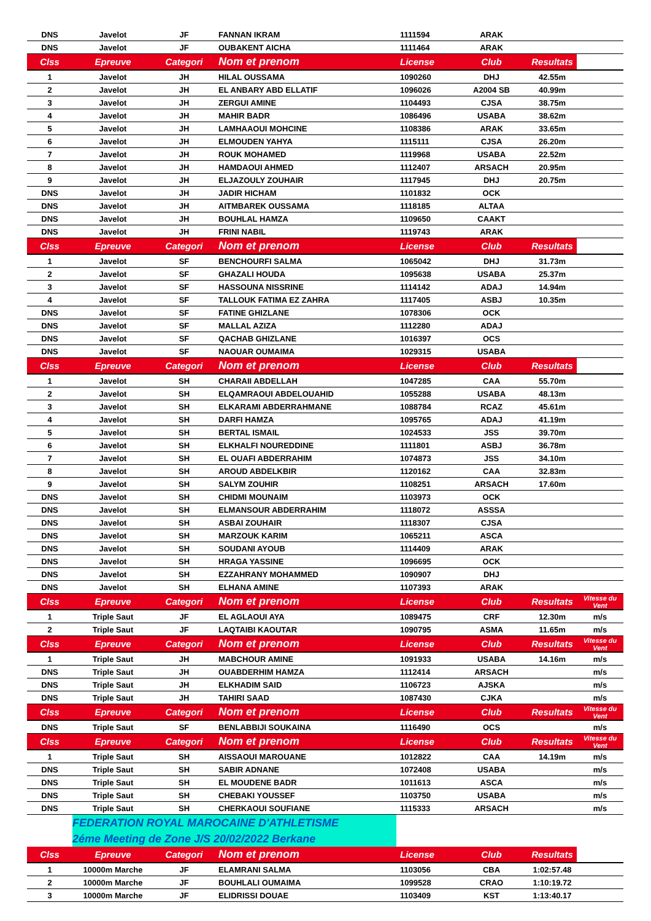| DNS | Javelot | JF | FANNAN IKRAM | 1111594 | ARAK | | |
| DNS | Javelot | JF | OUBAKENT AICHA | 1111464 | ARAK | | |
| Clss | Epreuve | Categori | Nom et prenom | License | Club | Resultats | |
| 1 | Javelot | JH | HILAL OUSSAMA | 1090260 | DHJ | 42.55m | |
| 2 | Javelot | JH | EL ANBARY ABD ELLATIF | 1096026 | A2004 SB | 40.99m | |
| 3 | Javelot | JH | ZERGUI AMINE | 1104493 | CJSA | 38.75m | |
| 4 | Javelot | JH | MAHIR BADR | 1086496 | USABA | 38.62m | |
| 5 | Javelot | JH | LAMHAAOUI MOHCINE | 1108386 | ARAK | 33.65m | |
| 6 | Javelot | JH | ELMOUDEN YAHYA | 1115111 | CJSA | 26.20m | |
| 7 | Javelot | JH | ROUK MOHAMED | 1119968 | USABA | 22.52m | |
| 8 | Javelot | JH | HAMDAOUI AHMED | 1112407 | ARSACH | 20.95m | |
| 9 | Javelot | JH | ELJAZOULY ZOUHAIR | 1117945 | DHJ | 20.75m | |
| DNS | Javelot | JH | JADIR HICHAM | 1101832 | OCK | | |
| DNS | Javelot | JH | AITMBAREK OUSSAMA | 1118185 | ALTAA | | |
| DNS | Javelot | JH | BOUHLAL HAMZA | 1109650 | CAAKT | | |
| DNS | Javelot | JH | FRINI NABIL | 1119743 | ARAK | | |
| Clss | Epreuve | Categori | Nom et prenom | License | Club | Resultats | |
| 1 | Javelot | SF | BENCHOURFI SALMA | 1065042 | DHJ | 31.73m | |
| 2 | Javelot | SF | GHAZALI HOUDA | 1095638 | USABA | 25.37m | |
| 3 | Javelot | SF | HASSOUNA NISSRINE | 1114142 | ADAJ | 14.94m | |
| 4 | Javelot | SF | TALLOUK FATIMA EZ ZAHRA | 1117405 | ASBJ | 10.35m | |
| DNS | Javelot | SF | FATINE GHIZLANE | 1078306 | OCK | | |
| DNS | Javelot | SF | MALLAL AZIZA | 1112280 | ADAJ | | |
| DNS | Javelot | SF | QACHAB GHIZLANE | 1016397 | OCS | | |
| DNS | Javelot | SF | NAOUAR OUMAIMA | 1029315 | USABA | | |
| Clss | Epreuve | Categori | Nom et prenom | License | Club | Resultats | |
| 1 | Javelot | SH | CHARAII ABDELLAH | 1047285 | CAA | 55.70m | |
| 2 | Javelot | SH | ELQAMRAOUI ABDELOUAHID | 1055288 | USABA | 48.13m | |
| 3 | Javelot | SH | ELKARAMI ABDERRAHMANE | 1088784 | RCAZ | 45.61m | |
| 4 | Javelot | SH | DARFI HAMZA | 1095765 | ADAJ | 41.19m | |
| 5 | Javelot | SH | BERTAL ISMAIL | 1024533 | JSS | 39.70m | |
| 6 | Javelot | SH | ELKHALFI NOUREDDINE | 1111801 | ASBJ | 36.78m | |
| 7 | Javelot | SH | EL OUAFI ABDERRAHIM | 1074873 | JSS | 34.10m | |
| 8 | Javelot | SH | AROUD ABDELKBIR | 1120162 | CAA | 32.83m | |
| 9 | Javelot | SH | SALYM ZOUHIR | 1108251 | ARSACH | 17.60m | |
| DNS | Javelot | SH | CHIDMI MOUNAIM | 1103973 | OCK | | |
| DNS | Javelot | SH | ELMANSOUR ABDERRAHIM | 1118072 | ASSSA | | |
| DNS | Javelot | SH | ASBAI ZOUHAIR | 1118307 | CJSA | | |
| DNS | Javelot | SH | MARZOUK KARIM | 1065211 | ASCA | | |
| DNS | Javelot | SH | SOUDANI AYOUB | 1114409 | ARAK | | |
| DNS | Javelot | SH | HRAGA YASSINE | 1096695 | OCK | | |
| DNS | Javelot | SH | EZZAHRANY MOHAMMED | 1090907 | DHJ | | |
| DNS | Javelot | SH | ELHANA AMINE | 1107393 | ARAK | | |
| Clss | Epreuve | Categori | Nom et prenom | License | Club | Resultats | Vitesse du Vent |
| 1 | Triple Saut | JF | EL AGLAOUI AYA | 1089475 | CRF | 12.30m | m/s |
| 2 | Triple Saut | JF | LAQTAIBI KAOUTAR | 1090795 | ASMA | 11.65m | m/s |
| Clss | Epreuve | Categori | Nom et prenom | License | Club | Resultats | Vitesse du Vent |
| 1 | Triple Saut | JH | MABCHOUR AMINE | 1091933 | USABA | 14.16m | m/s |
| DNS | Triple Saut | JH | OUABDERHIM HAMZA | 1112414 | ARSACH | | m/s |
| DNS | Triple Saut | JH | ELKHADIM SAID | 1106723 | AJSKA | | m/s |
| DNS | Triple Saut | JH | TAHIRI SAAD | 1087430 | CJKA | | m/s |
| Clss | Epreuve | Categori | Nom et prenom | License | Club | Resultats | Vitesse du Vent |
| DNS | Triple Saut | SF | BENLABBIJI SOUKAINA | 1116490 | OCS | | m/s |
| Clss | Epreuve | Categori | Nom et prenom | License | Club | Resultats | Vitesse du Vent |
| 1 | Triple Saut | SH | AISSAOUI MAROUANE | 1012822 | CAA | 14.19m | m/s |
| DNS | Triple Saut | SH | SABIR ADNANE | 1072408 | USABA | | m/s |
| DNS | Triple Saut | SH | EL MOUDENE BADR | 1011613 | ASCA | | m/s |
| DNS | Triple Saut | SH | CHEBAKI YOUSSEF | 1103750 | USABA | | m/s |
| DNS | Triple Saut | SH | CHERKAOUI SOUFIANE | 1115333 | ARSACH | | m/s |
| | FEDERATION ROYAL MAROCAINE D'ATHLETISME | | | | | | |
| | 2éme Meeting de Zone J/S 20/02/2022 Berkane | | | | | | |
| Clss | Epreuve | Categori | Nom et prenom | License | Club | Resultats | |
| 1 | 10000m Marche | JF | ELAMRANI SALMA | 1103056 | CBA | 1:02:57.48 | |
| 2 | 10000m Marche | JF | BOUHLALI OUMAIMA | 1099528 | CRAO | 1:10:19.72 | |
| 3 | 10000m Marche | JF | ELIDRISSI DOUAE | 1103409 | KST | 1:13:40.17 | |